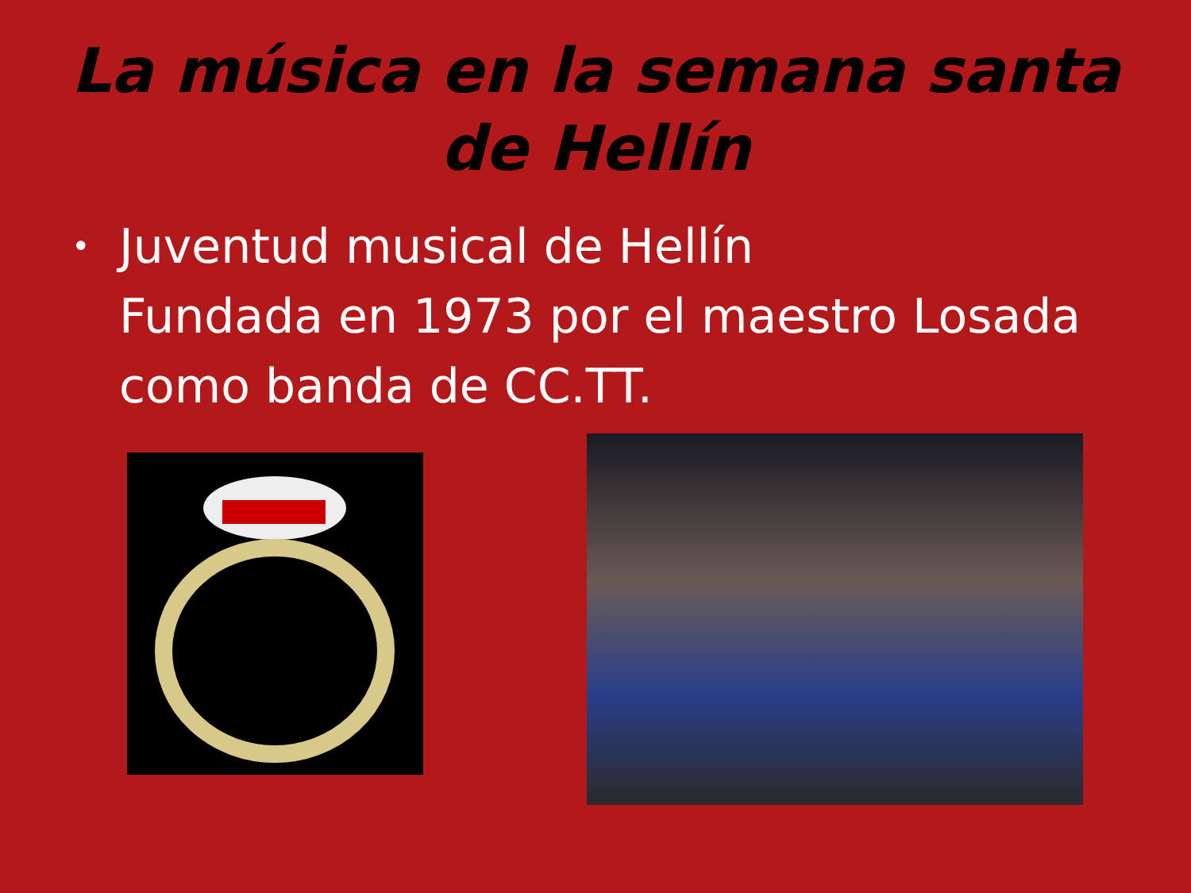La música en la semana santa
de Hellín
• Juventud musical de Hellín
Fundada en 1973 por el maestro Losada como banda de CC.TT.